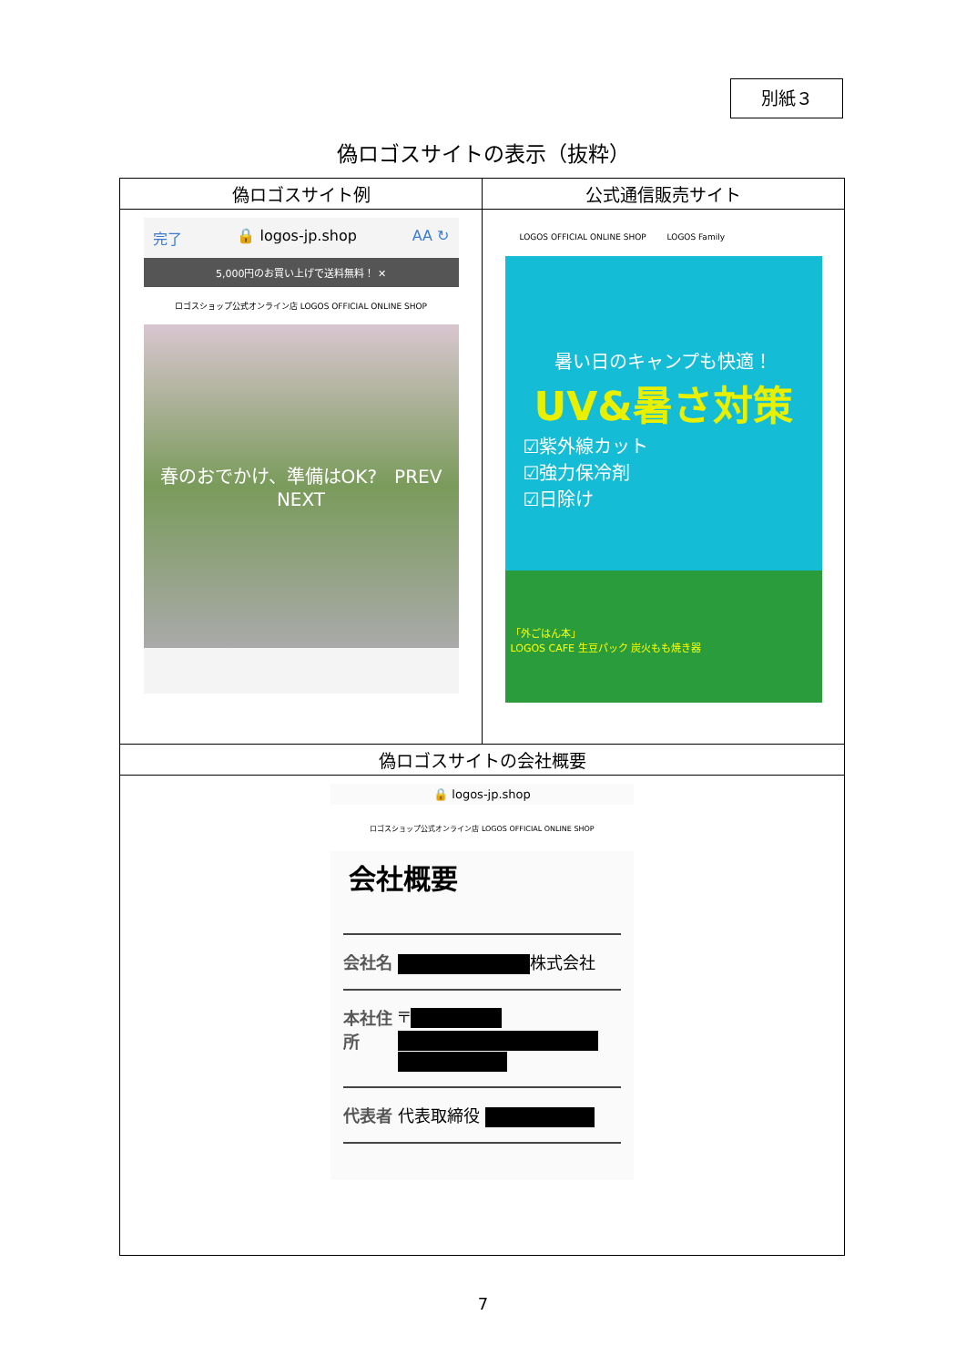別紙３
偽ロゴスサイトの表示（抜粋）
| 偽ロゴスサイト例 | 公式通信販売サイト |
| --- | --- |
| 完了 🔒 logos-jp.shop AA ↻ 5,000円のお買い上げで送料無料！ ✕ ロゴスショップ公式オンライン店 LOGOS OFFICIAL ONLINE SHOP 春のおでかけ、準備はOK? PREV NEXT | LOGOS OFFICIAL ONLINE SHOP LOGOS Family 暑い日のキャンプも快適！ UV&暑さ対策 ☑紫外線カット ☑強力保冷剤 ☑日除け 「外ごはん本」 LOGOS CAFE 生豆パック 炭火もも焼き器 |
| 偽ロゴスサイトの会社概要 | |
| 🔒 logos-jp.shop ロゴスショップ公式オンライン店 LOGOS OFFICIAL ONLINE SHOP 会社概要 会社名 株式会社 本社住所 〒 代表者 代表取締役 | |
7